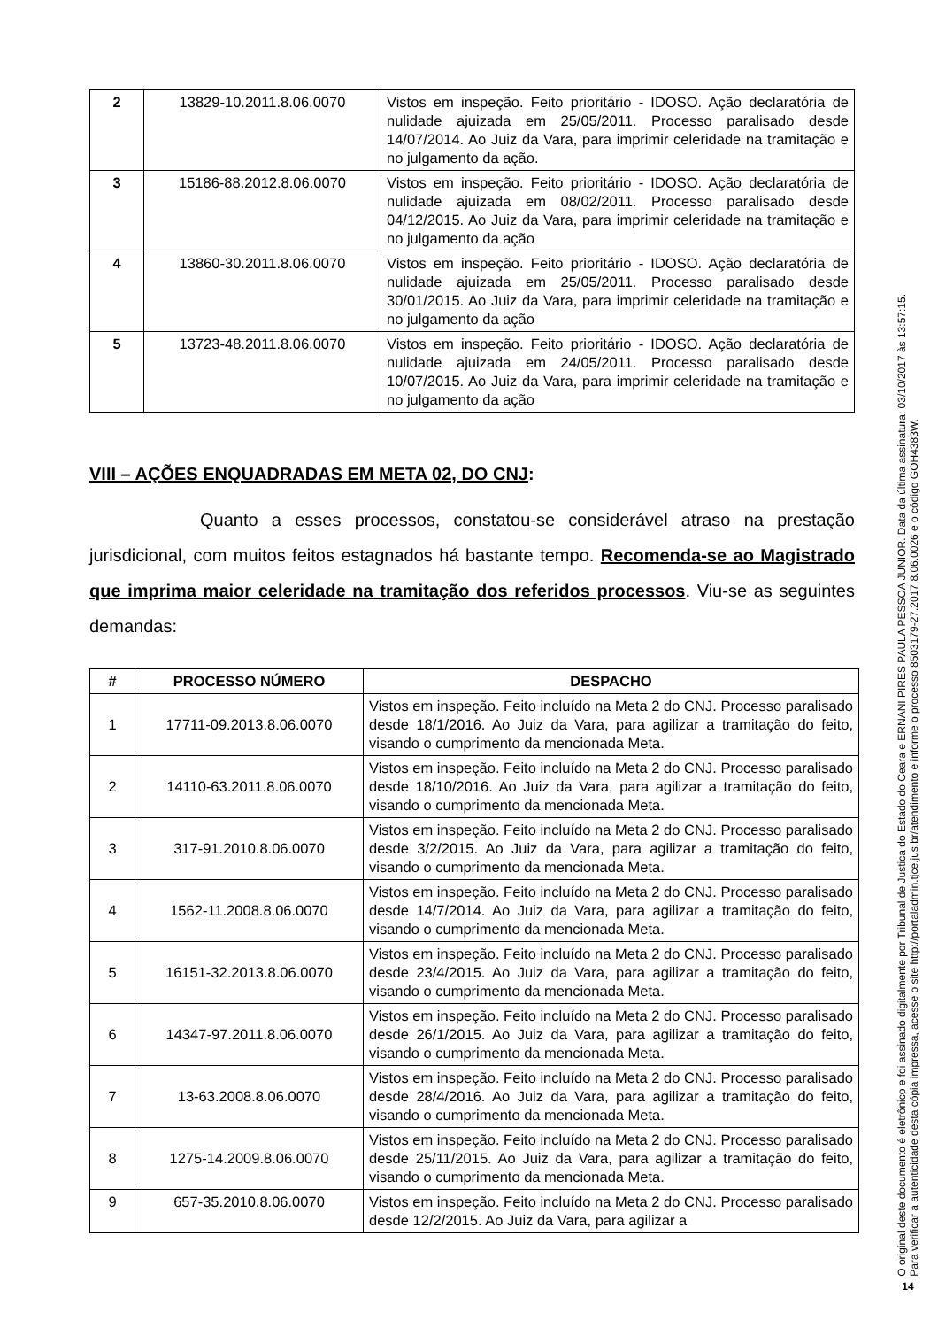| 2 | 13829-10.2011.8.06.0070 | Vistos em inspeção. Feito prioritário - IDOSO. Ação declaratória de nulidade ajuizada em 25/05/2011. Processo paralisado desde 14/07/2014. Ao Juiz da Vara, para imprimir celeridade na tramitação e no julgamento da ação. |
| 3 | 15186-88.2012.8.06.0070 | Vistos em inspeção. Feito prioritário - IDOSO. Ação declaratória de nulidade ajuizada em 08/02/2011. Processo paralisado desde 04/12/2015. Ao Juiz da Vara, para imprimir celeridade na tramitação e no julgamento da ação |
| 4 | 13860-30.2011.8.06.0070 | Vistos em inspeção. Feito prioritário - IDOSO. Ação declaratória de nulidade ajuizada em 25/05/2011. Processo paralisado desde 30/01/2015. Ao Juiz da Vara, para imprimir celeridade na tramitação e no julgamento da ação |
| 5 | 13723-48.2011.8.06.0070 | Vistos em inspeção. Feito prioritário - IDOSO. Ação declaratória de nulidade ajuizada em 24/05/2011. Processo paralisado desde 10/07/2015. Ao Juiz da Vara, para imprimir celeridade na tramitação e no julgamento da ação |
VIII – AÇÕES ENQUADRADAS EM META 02, DO CNJ:
Quanto a esses processos, constatou-se considerável atraso na prestação jurisdicional, com muitos feitos estagnados há bastante tempo. Recomenda-se ao Magistrado que imprima maior celeridade na tramitação dos referidos processos. Viu-se as seguintes demandas:
| # | PROCESSO NÚMERO | DESPACHO |
| --- | --- | --- |
| 1 | 17711-09.2013.8.06.0070 | Vistos em inspeção. Feito incluído na Meta 2 do CNJ. Processo paralisado desde 18/1/2016. Ao Juiz da Vara, para agilizar a tramitação do feito, visando o cumprimento da mencionada Meta. |
| 2 | 14110-63.2011.8.06.0070 | Vistos em inspeção. Feito incluído na Meta 2 do CNJ. Processo paralisado desde 18/10/2016. Ao Juiz da Vara, para agilizar a tramitação do feito, visando o cumprimento da mencionada Meta. |
| 3 | 317-91.2010.8.06.0070 | Vistos em inspeção. Feito incluído na Meta 2 do CNJ. Processo paralisado desde 3/2/2015. Ao Juiz da Vara, para agilizar a tramitação do feito, visando o cumprimento da mencionada Meta. |
| 4 | 1562-11.2008.8.06.0070 | Vistos em inspeção. Feito incluído na Meta 2 do CNJ. Processo paralisado desde 14/7/2014. Ao Juiz da Vara, para agilizar a tramitação do feito, visando o cumprimento da mencionada Meta. |
| 5 | 16151-32.2013.8.06.0070 | Vistos em inspeção. Feito incluído na Meta 2 do CNJ. Processo paralisado desde 23/4/2015. Ao Juiz da Vara, para agilizar a tramitação do feito, visando o cumprimento da mencionada Meta. |
| 6 | 14347-97.2011.8.06.0070 | Vistos em inspeção. Feito incluído na Meta 2 do CNJ. Processo paralisado desde 26/1/2015. Ao Juiz da Vara, para agilizar a tramitação do feito, visando o cumprimento da mencionada Meta. |
| 7 | 13-63.2008.8.06.0070 | Vistos em inspeção. Feito incluído na Meta 2 do CNJ. Processo paralisado desde 28/4/2016. Ao Juiz da Vara, para agilizar a tramitação do feito, visando o cumprimento da mencionada Meta. |
| 8 | 1275-14.2009.8.06.0070 | Vistos em inspeção. Feito incluído na Meta 2 do CNJ. Processo paralisado desde 25/11/2015. Ao Juiz da Vara, para agilizar a tramitação do feito, visando o cumprimento da mencionada Meta. |
| 9 | 657-35.2010.8.06.0070 | Vistos em inspeção. Feito incluído na Meta 2 do CNJ. Processo paralisado desde 12/2/2015. Ao Juiz da Vara, para agilizar a |
O original deste documento é eletrônico e foi assinado digitalmente por Tribunal de Justica do Estado do Ceara e ERNANI PIRES PAULA PESSOA JUNIOR. Data da última assinatura: 03/10/2017 às 13:57:15.
Para verificar a autenticidade desta cópia impressa, acesse o site http://portaladmin.tjce.jus.br/atendimento e informe o processo 8503179-27.2017.8.06.0026 e o código GOH4383W.
14